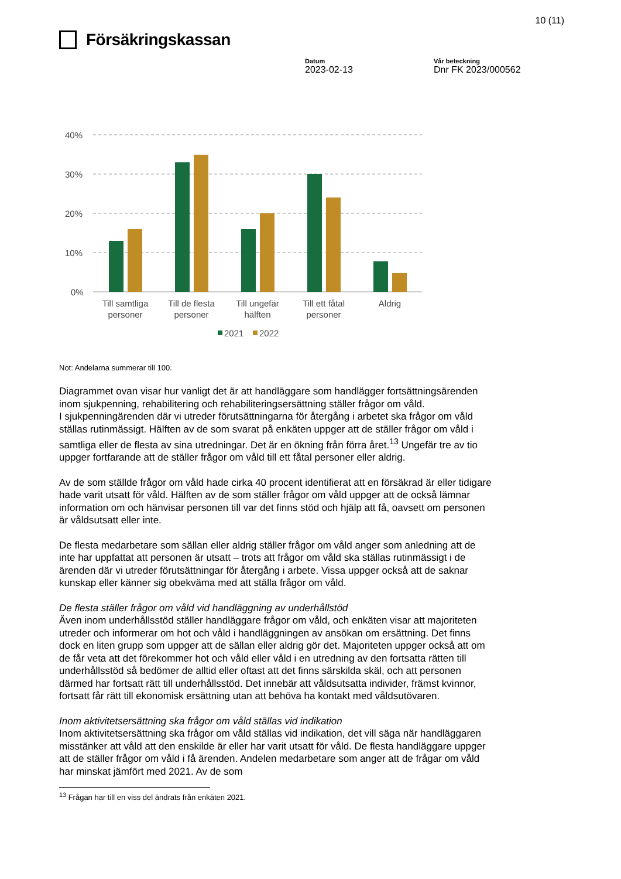Försäkringskassan
Datum
2023-02-13
Vår beteckning
Dnr FK 2023/000562
10 (11)
40%
30%
20%
10%
0%
Till samtliga
personer
Till de flesta
personer
Till ungefär
hälften
Till ett fåtal
personer
Aldrig
2021
2022
Not: Andelarna summerar till 100.
Diagrammet ovan visar hur vanligt det är att handläggare som handlägger fortsättningsärenden inom sjukpenning, rehabilitering och rehabiliteringsersättning ställer frågor om våld.
I sjukpenningärenden där vi utreder förutsättningarna för återgång i arbetet ska frågor om våld ställas rutinmässigt. Hälften av de som svarat på enkäten uppger att de ställer frågor om våld i samtliga eller de flesta av sina utredningar. Det är en ökning från förra året.<sup>13</sup> Ungefär tre av tio uppger fortfarande att de ställer frågor om våld till ett fåtal personer eller aldrig.
Av de som ställde frågor om våld hade cirka 40 procent identifierat att en försäkrad är eller tidigare hade varit utsatt för våld. Hälften av de som ställer frågor om våld uppger att de också lämnar information om och hänvisar personen till var det finns stöd och hjälp att få, oavsett om personen är våldsutsatt eller inte.
De flesta medarbetare som sällan eller aldrig ställer frågor om våld anger som anledning att de inte har uppfattat att personen är utsatt – trots att frågor om våld ska ställas rutinmässigt i de ärenden där vi utreder förutsättningar för återgång i arbete. Vissa uppger också att de saknar kunskap eller känner sig obekväma med att ställa frågor om våld.
De flesta ställer frågor om våld vid handläggning av underhållstöd
Även inom underhållsstöd ställer handläggare frågor om våld, och enkäten visar att majoriteten utreder och informerar om hot och våld i handläggningen av ansökan om ersättning. Det finns dock en liten grupp som uppger att de sällan eller aldrig gör det. Majoriteten uppger också att om de får veta att det förekommer hot och våld eller våld i en utredning av den fortsatta rätten till underhållsstöd så bedömer de alltid eller oftast att det finns särskilda skäl, och att personen därmed har fortsatt rätt till underhållsstöd. Det innebär att våldsutsatta individer, främst kvinnor, fortsatt får rätt till ekonomisk ersättning utan att behöva ha kontakt med våldsutövaren.
Inom aktivitetsersättning ska frågor om våld ställas vid indikation
Inom aktivitetsersättning ska frågor om våld ställas vid indikation, det vill säga när handläggaren misstänker att våld att den enskilde är eller har varit utsatt för våld. De flesta handläggare uppger att de ställer frågor om våld i få ärenden. Andelen medarbetare som anger att de frågar om våld har minskat jämfört med 2021. Av de som
<sup>13</sup> Frågan har till en viss del ändrats från enkäten 2021.